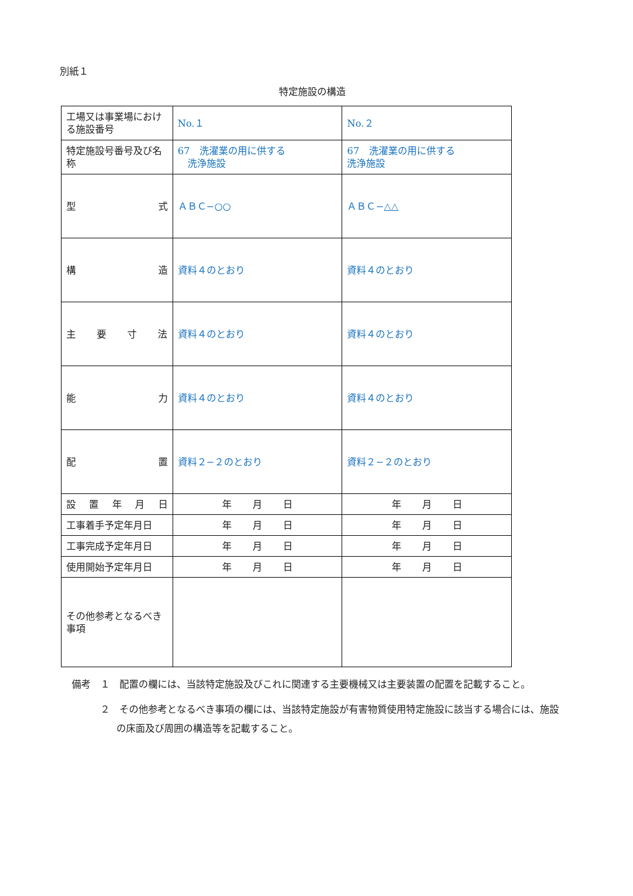別紙１
特定施設の構造
| 工場又は事業場における施設番号 | No.１ | No.２ |
| 特定施設号番号及び名称 | 67 洗濯業の用に供する 洗浄施設 | 67 洗濯業の用に供する 洗浄施設 |
| 型 式 | ＡＢＣ−○○ | ＡＢＣ−△△ |
| 構 造 | 資料４のとおり | 資料４のとおり |
| 主 要 寸 法 | 資料４のとおり | 資料４のとおり |
| 能 力 | 資料４のとおり | 資料４のとおり |
| 配 置 | 資料２−２のとおり | 資料２−２のとおり |
| 設 置 年 月 日 | 年 月 日 | 年 月 日 |
| 工事着手予定年月日 | 年 月 日 | 年 月 日 |
| 工事完成予定年月日 | 年 月 日 | 年 月 日 |
| 使用開始予定年月日 | 年 月 日 | 年 月 日 |
| その他参考となるべき事項 | | |
備考　１　配置の欄には、当該特定施設及びこれに関連する主要機械又は主要装置の配置を記載すること。
　　　２　その他参考となるべき事項の欄には、当該特定施設が有害物質使用特定施設に該当する場合には、施設の床面及び周囲の構造等を記載すること。